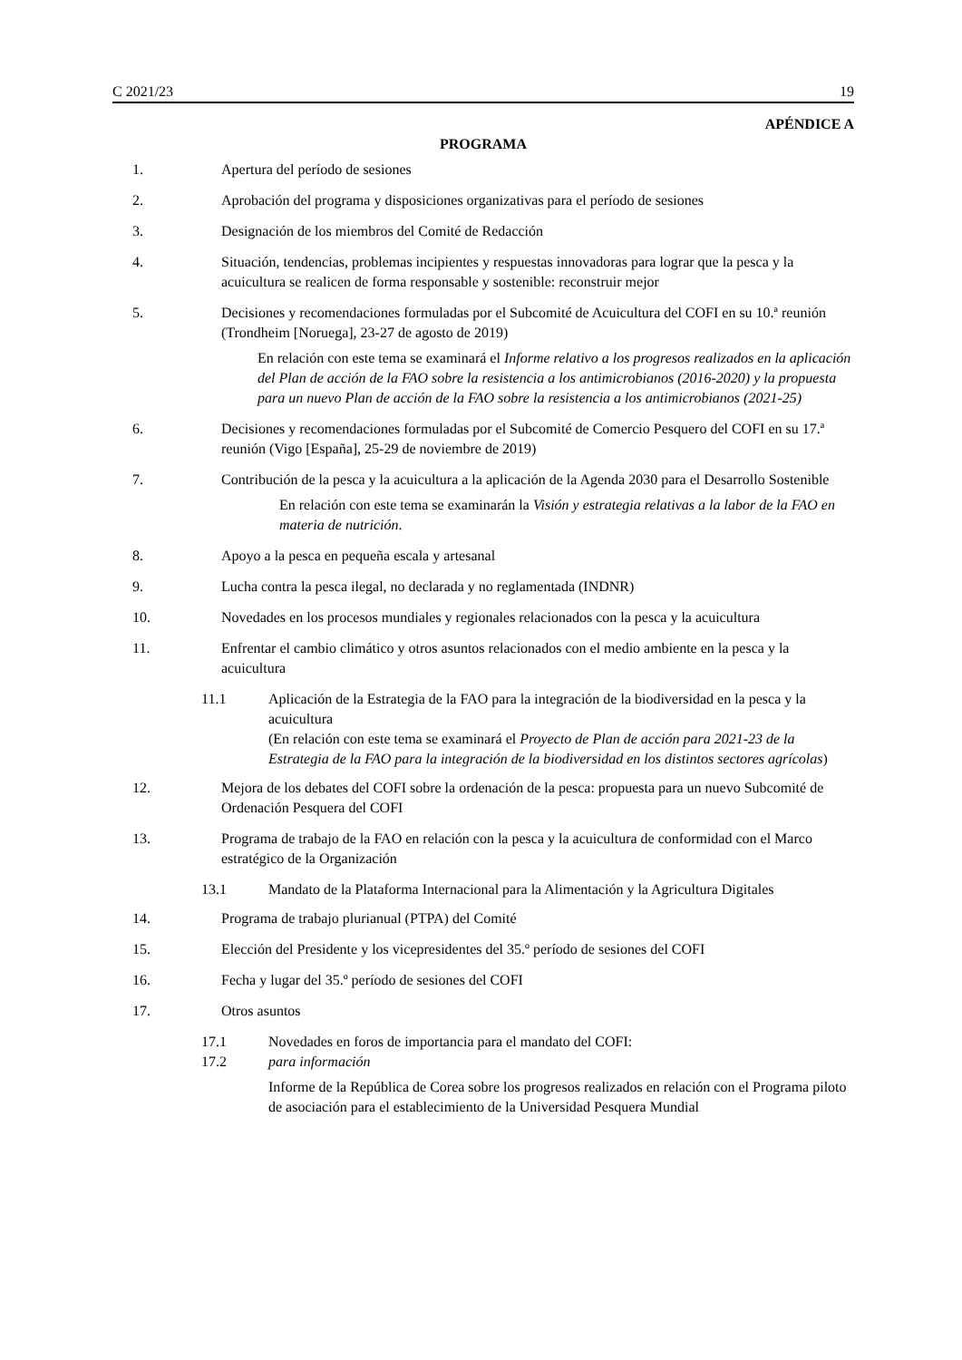C 2021/23 19
APÉNDICE A
PROGRAMA
1. Apertura del período de sesiones
2. Aprobación del programa y disposiciones organizativas para el período de sesiones
3. Designación de los miembros del Comité de Redacción
4. Situación, tendencias, problemas incipientes y respuestas innovadoras para lograr que la pesca y la acuicultura se realicen de forma responsable y sostenible: reconstruir mejor
5. Decisiones y recomendaciones formuladas por el Subcomité de Acuicultura del COFI en su 10.ª reunión (Trondheim [Noruega], 23-27 de agosto de 2019)
En relación con este tema se examinará el Informe relativo a los progresos realizados en la aplicación del Plan de acción de la FAO sobre la resistencia a los antimicrobianos (2016-2020) y la propuesta para un nuevo Plan de acción de la FAO sobre la resistencia a los antimicrobianos (2021-25)
6. Decisiones y recomendaciones formuladas por el Subcomité de Comercio Pesquero del COFI en su 17.ª reunión (Vigo [España], 25-29 de noviembre de 2019)
7. Contribución de la pesca y la acuicultura a la aplicación de la Agenda 2030 para el Desarrollo Sostenible
En relación con este tema se examinarán la Visión y estrategia relativas a la labor de la FAO en materia de nutrición.
8. Apoyo a la pesca en pequeña escala y artesanal
9. Lucha contra la pesca ilegal, no declarada y no reglamentada (INDNR)
10. Novedades en los procesos mundiales y regionales relacionados con la pesca y la acuicultura
11. Enfrentar el cambio climático y otros asuntos relacionados con el medio ambiente en la pesca y la acuicultura
11.1 Aplicación de la Estrategia de la FAO para la integración de la biodiversidad en la pesca y la acuicultura
(En relación con este tema se examinará el Proyecto de Plan de acción para 2021-23 de la Estrategia de la FAO para la integración de la biodiversidad en los distintos sectores agrícolas)
12. Mejora de los debates del COFI sobre la ordenación de la pesca: propuesta para un nuevo Subcomité de Ordenación Pesquera del COFI
13. Programa de trabajo de la FAO en relación con la pesca y la acuicultura de conformidad con el Marco estratégico de la Organización
13.1 Mandato de la Plataforma Internacional para la Alimentación y la Agricultura Digitales
14. Programa de trabajo plurianual (PTPA) del Comité
15. Elección del Presidente y los vicepresidentes del 35.º período de sesiones del COFI
16. Fecha y lugar del 35.º período de sesiones del COFI
17. Otros asuntos
17.1 Novedades en foros de importancia para el mandato del COFI:
17.2 para información
Informe de la República de Corea sobre los progresos realizados en relación con el Programa piloto de asociación para el establecimiento de la Universidad Pesquera Mundial